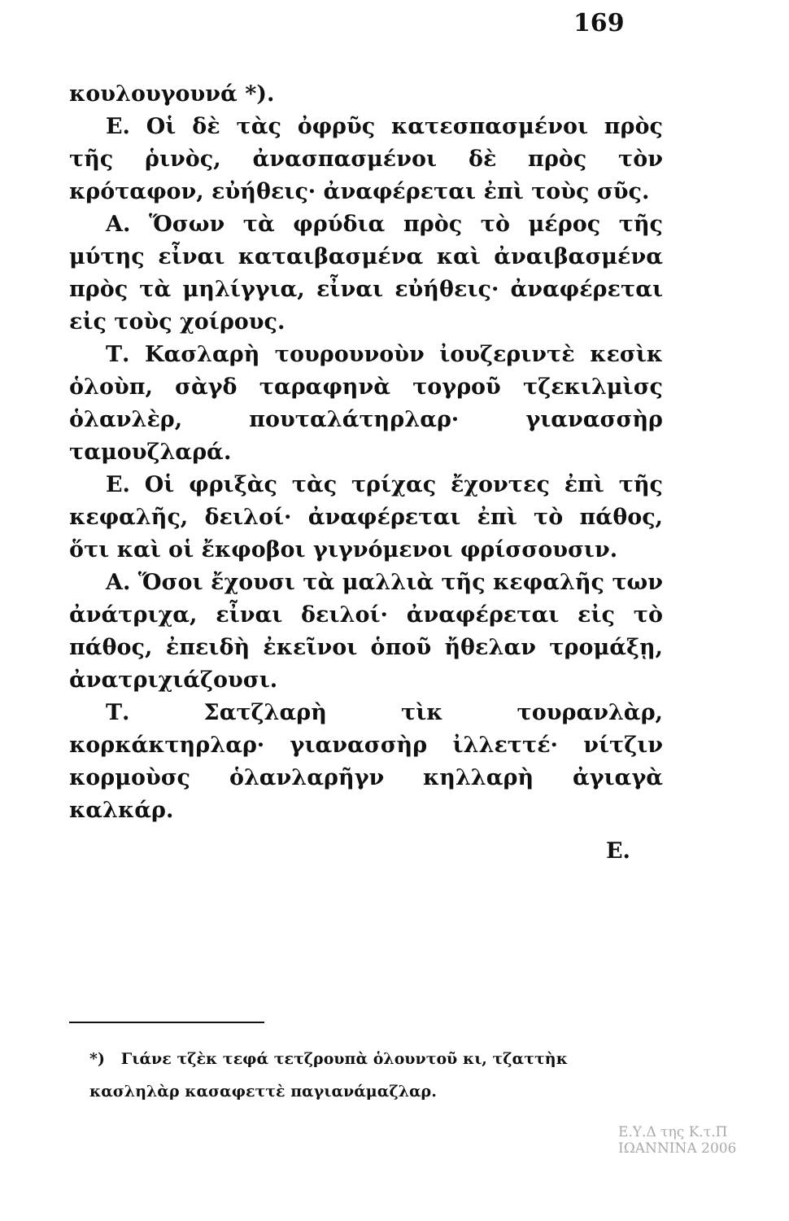169
κουλουγουνά *).
Ε. Οἱ δὲ τὰς ὀφρῦς κατεσπασμένοι πρὸς τῆς ῥινὸς, ἀνασπασμένοι δὲ πρὸς τὸν κρόταφον, εὐήθεις· ἀναφέρεται ἐπὶ τοὺς σῦς.
Α. Ὅσων τὰ φρύδια πρὸς τὸ μέρος τῆς μύτης εἶναι καταιβασμένα καὶ ἀναιβασμένα πρὸς τὰ μηλίγγια, εἶναι εὐήθεις· ἀναφέρεται εἰς τοὺς χοίρους.
Τ. Κασλαρὴ τουρουνοὺν ἰουζεριντὲ κεσὶκ ὁλοὺπ, σὰγδ ταραφηνὰ τογροῦ τζεκιλμὶσς ὁλανλὲρ, πουταλάτηρλαρ· γιανασσὴρ ταμουζλαρά.
Ε. Οἱ φριξὰς τὰς τρίχας ἔχοντες ἐπὶ τῆς κεφαλῆς, δειλοί· ἀναφέρεται ἐπὶ τὸ πάθος, ὅτι καὶ οἱ ἔκφοβοι γιγνόμενοι φρίσσουσιν.
Α. Ὅσοι ἔχουσι τὰ μαλλιὰ τῆς κεφαλῆς των ἀνάτριχα, εἶναι δειλοί· ἀναφέρεται εἰς τὸ πάθος, ἐπειδὴ ἐκεῖνοι ὁποῦ ἤθελαν τρομάξῃ, ἀνατριχιάζουσι.
Τ. Σατζλαρὴ τὶκ τουρανλὰρ, κορκάκτηρλαρ· γιανασσὴρ ἰλλεττέ· νίτζιν κορμοὺσς ὁλανλαρῆγν κηλλαρὴ ἀγιαγὰ καλκάρ.
Ε.
*) Γιάνε τζὲκ τεφά τετζρουπὰ ὁλουντοῦ κι, τζαττὴκ κασληλὰρ κασαφεττὲ παγιανάμαζλαρ.
Ε.Υ.Δ της Κ.τ.Π ΙΩΑΝΝΙΝΑ 2006